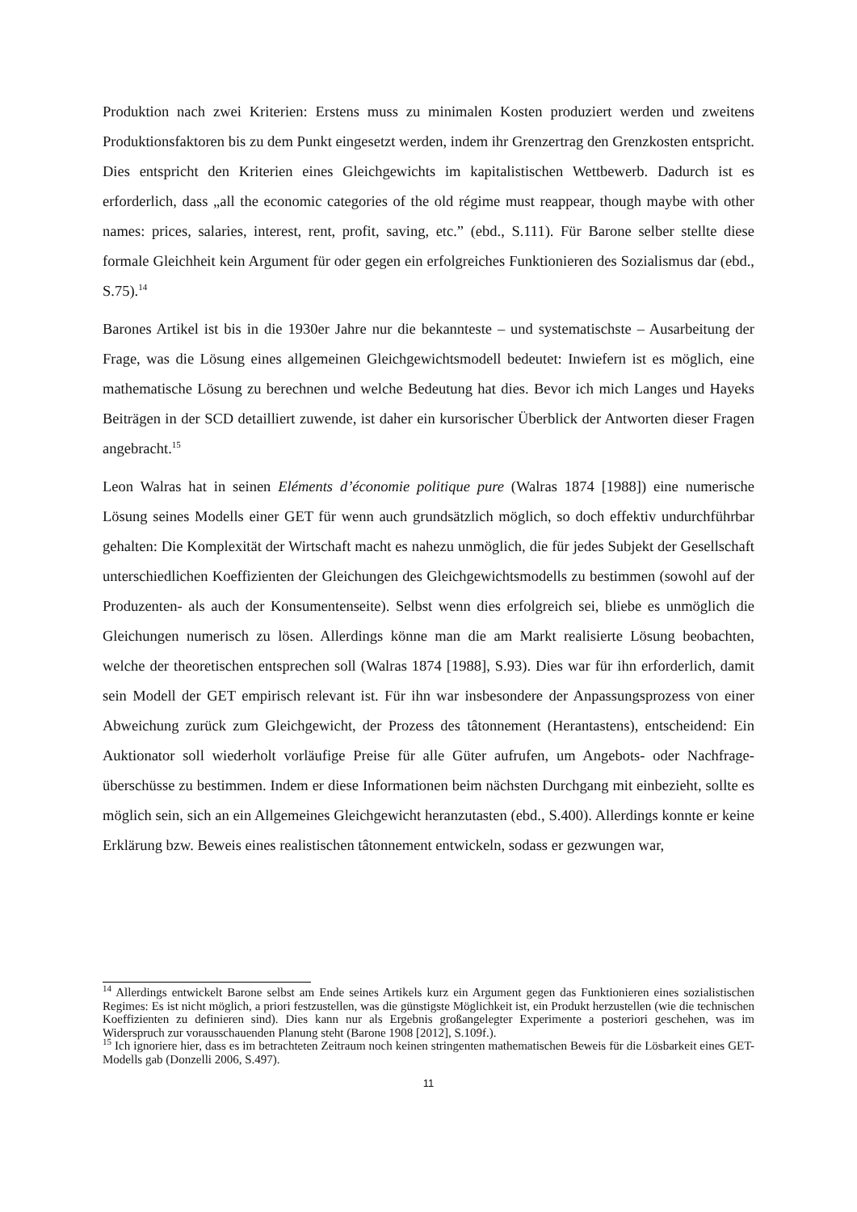Produktion nach zwei Kriterien: Erstens muss zu minimalen Kosten produziert werden und zweitens Produktionsfaktoren bis zu dem Punkt eingesetzt werden, indem ihr Grenzertrag den Grenzkosten entspricht. Dies entspricht den Kriterien eines Gleichgewichts im kapitalistischen Wettbewerb. Dadurch ist es erforderlich, dass „all the economic categories of the old régime must reappear, though maybe with other names: prices, salaries, interest, rent, profit, saving, etc.” (ebd., S.111). Für Barone selber stellte diese formale Gleichheit kein Argument für oder gegen ein erfolgreiches Funktionieren des Sozialismus dar (ebd., S.75).<sup>14</sup>
Barones Artikel ist bis in die 1930er Jahre nur die bekannteste – und systematischste – Ausarbeitung der Frage, was die Lösung eines allgemeinen Gleichgewichtsmodell bedeutet: Inwiefern ist es möglich, eine mathematische Lösung zu berechnen und welche Bedeutung hat dies. Bevor ich mich Langes und Hayeks Beiträgen in der SCD detailliert zuwende, ist daher ein kursorischer Überblick der Antworten dieser Fragen angebracht.<sup>15</sup>
Leon Walras hat in seinen Eléments d’économie politique pure (Walras 1874 [1988]) eine numerische Lösung seines Modells einer GET für wenn auch grundsätzlich möglich, so doch effektiv undurchführbar gehalten: Die Komplexität der Wirtschaft macht es nahezu unmöglich, die für jedes Subjekt der Gesellschaft unterschiedlichen Koeffizienten der Gleichungen des Gleichgewichtsmodells zu bestimmen (sowohl auf der Produzenten- als auch der Konsumentenseite). Selbst wenn dies erfolgreich sei, bliebe es unmöglich die Gleichungen numerisch zu lösen. Allerdings könne man die am Markt realisierte Lösung beobachten, welche der theoretischen entsprechen soll (Walras 1874 [1988], S.93). Dies war für ihn erforderlich, damit sein Modell der GET empirisch relevant ist. Für ihn war insbesondere der Anpassungsprozess von einer Abweichung zurück zum Gleichgewicht, der Prozess des tâtonnement (Herantastens), entscheidend: Ein Auktionator soll wiederholt vorläufige Preise für alle Güter aufrufen, um Angebots- oder Nachfrage-überschüsse zu bestimmen. Indem er diese Informationen beim nächsten Durchgang mit einbezieht, sollte es möglich sein, sich an ein Allgemeines Gleichgewicht heranzutasten (ebd., S.400). Allerdings konnte er keine Erklärung bzw. Beweis eines realistischen tâtonnement entwickeln, sodass er gezwungen war,
<sup>14</sup> Allerdings entwickelt Barone selbst am Ende seines Artikels kurz ein Argument gegen das Funktionieren eines sozialistischen Regimes: Es ist nicht möglich, a priori festzustellen, was die günstigste Möglichkeit ist, ein Produkt herzustellen (wie die technischen Koeffizienten zu definieren sind). Dies kann nur als Ergebnis großangelegter Experimente a posteriori geschehen, was im Widerspruch zur vorausschauenden Planung steht (Barone 1908 [2012], S.109f.).
<sup>15</sup> Ich ignoriere hier, dass es im betrachteten Zeitraum noch keinen stringenten mathematischen Beweis für die Lösbarkeit eines GET-Modells gab (Donzelli 2006, S.497).
11